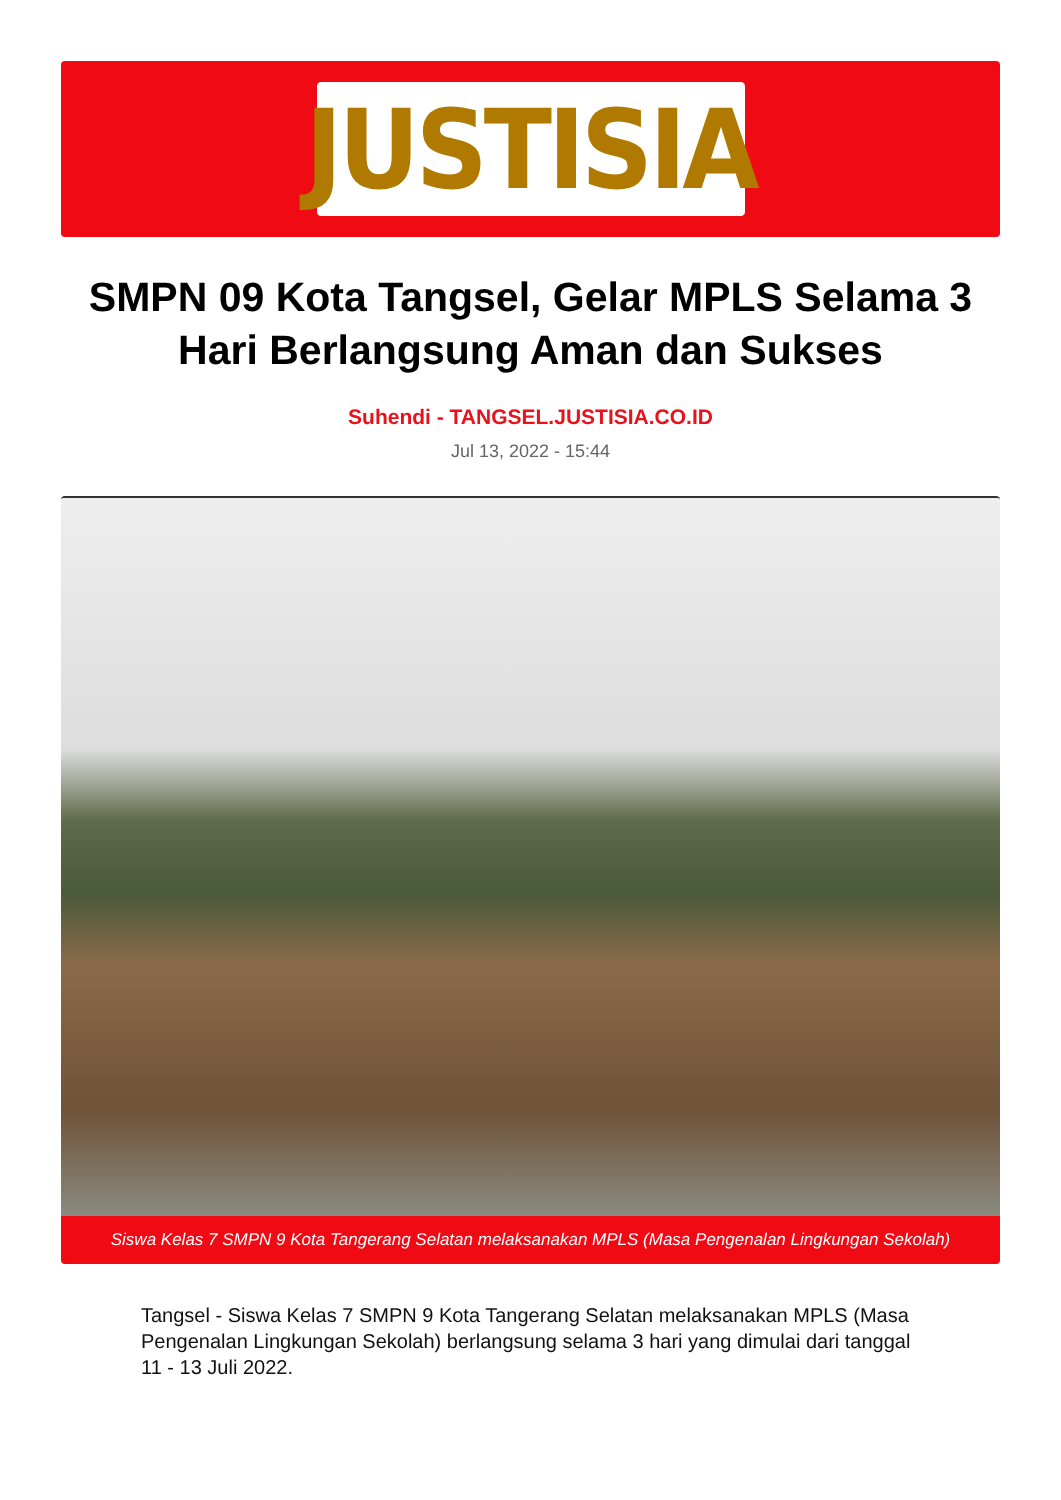JUSTISIA
SMPN 09 Kota Tangsel, Gelar MPLS Selama 3 Hari Berlangsung Aman dan Sukses
Suhendi - TANGSEL.JUSTISIA.CO.ID
Jul 13, 2022 - 15:44
Siswa Kelas 7 SMPN 9 Kota Tangerang Selatan melaksanakan MPLS (Masa Pengenalan Lingkungan Sekolah)
Tangsel - Siswa Kelas 7 SMPN 9 Kota Tangerang Selatan melaksanakan MPLS (Masa Pengenalan Lingkungan Sekolah) berlangsung selama 3 hari yang dimulai dari tanggal 11 - 13 Juli 2022.